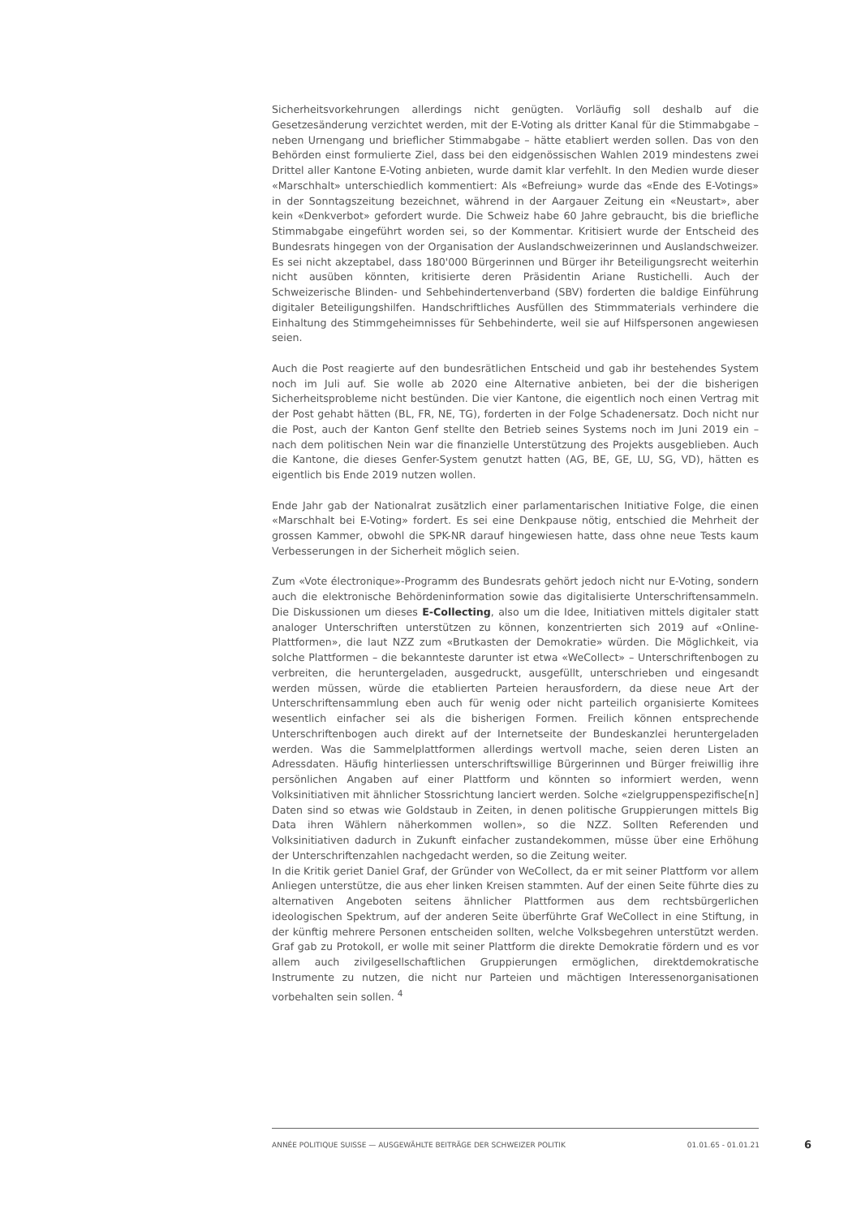Sicherheitsvorkehrungen allerdings nicht genügten. Vorläufig soll deshalb auf die Gesetzesänderung verzichtet werden, mit der E-Voting als dritter Kanal für die Stimmabgabe – neben Urnengang und brieflicher Stimmabgabe – hätte etabliert werden sollen. Das von den Behörden einst formulierte Ziel, dass bei den eidgenössischen Wahlen 2019 mindestens zwei Drittel aller Kantone E-Voting anbieten, wurde damit klar verfehlt. In den Medien wurde dieser «Marschhalt» unterschiedlich kommentiert: Als «Befreiung» wurde das «Ende des E-Votings» in der Sonntagszeitung bezeichnet, während in der Aargauer Zeitung ein «Neustart», aber kein «Denkverbot» gefordert wurde. Die Schweiz habe 60 Jahre gebraucht, bis die briefliche Stimmabgabe eingeführt worden sei, so der Kommentar. Kritisiert wurde der Entscheid des Bundesrats hingegen von der Organisation der Auslandschweizerinnen und Auslandschweizer. Es sei nicht akzeptabel, dass 180'000 Bürgerinnen und Bürger ihr Beteiligungsrecht weiterhin nicht ausüben könnten, kritisierte deren Präsidentin Ariane Rustichelli. Auch der Schweizerische Blinden- und Sehbehindertenverband (SBV) forderten die baldige Einführung digitaler Beteiligungshilfen. Handschriftliches Ausfüllen des Stimmmaterials verhindere die Einhaltung des Stimmgeheimnisses für Sehbehinderte, weil sie auf Hilfspersonen angewiesen seien.
Auch die Post reagierte auf den bundesrätlichen Entscheid und gab ihr bestehendes System noch im Juli auf. Sie wolle ab 2020 eine Alternative anbieten, bei der die bisherigen Sicherheitsprobleme nicht bestünden. Die vier Kantone, die eigentlich noch einen Vertrag mit der Post gehabt hätten (BL, FR, NE, TG), forderten in der Folge Schadenersatz. Doch nicht nur die Post, auch der Kanton Genf stellte den Betrieb seines Systems noch im Juni 2019 ein – nach dem politischen Nein war die finanzielle Unterstützung des Projekts ausgeblieben. Auch die Kantone, die dieses Genfer-System genutzt hatten (AG, BE, GE, LU, SG, VD), hätten es eigentlich bis Ende 2019 nutzen wollen.
Ende Jahr gab der Nationalrat zusätzlich einer parlamentarischen Initiative Folge, die einen «Marschhalt bei E-Voting» fordert. Es sei eine Denkpause nötig, entschied die Mehrheit der grossen Kammer, obwohl die SPK-NR darauf hingewiesen hatte, dass ohne neue Tests kaum Verbesserungen in der Sicherheit möglich seien.
Zum «Vote électronique»-Programm des Bundesrats gehört jedoch nicht nur E-Voting, sondern auch die elektronische Behördeninformation sowie das digitalisierte Unterschriftensammeln. Die Diskussionen um dieses E-Collecting, also um die Idee, Initiativen mittels digitaler statt analoger Unterschriften unterstützen zu können, konzentrierten sich 2019 auf «Online-Plattformen», die laut NZZ zum «Brutkasten der Demokratie» würden. Die Möglichkeit, via solche Plattformen – die bekannteste darunter ist etwa «WeCollect» – Unterschriftenbogen zu verbreiten, die heruntergeladen, ausgedruckt, ausgefüllt, unterschrieben und eingesandt werden müssen, würde die etablierten Parteien herausfordern, da diese neue Art der Unterschriftensammlung eben auch für wenig oder nicht parteilich organisierte Komitees wesentlich einfacher sei als die bisherigen Formen. Freilich können entsprechende Unterschriftenbogen auch direkt auf der Internetseite der Bundeskanzlei heruntergeladen werden. Was die Sammelplattformen allerdings wertvoll mache, seien deren Listen an Adressdaten. Häufig hinterliessen unterschriftswillige Bürgerinnen und Bürger freiwillig ihre persönlichen Angaben auf einer Plattform und könnten so informiert werden, wenn Volksinitiativen mit ähnlicher Stossrichtung lanciert werden. Solche «zielgruppenspezifische[n] Daten sind so etwas wie Goldstaub in Zeiten, in denen politische Gruppierungen mittels Big Data ihren Wählern näherkommen wollen», so die NZZ. Sollten Referenden und Volksinitiativen dadurch in Zukunft einfacher zustandekommen, müsse über eine Erhöhung der Unterschriftenzahlen nachgedacht werden, so die Zeitung weiter.
In die Kritik geriet Daniel Graf, der Gründer von WeCollect, da er mit seiner Plattform vor allem Anliegen unterstütze, die aus eher linken Kreisen stammten. Auf der einen Seite führte dies zu alternativen Angeboten seitens ähnlicher Plattformen aus dem rechtsbürgerlichen ideologischen Spektrum, auf der anderen Seite überführte Graf WeCollect in eine Stiftung, in der künftig mehrere Personen entscheiden sollten, welche Volksbegehren unterstützt werden. Graf gab zu Protokoll, er wolle mit seiner Plattform die direkte Demokratie fördern und es vor allem auch zivilgesellschaftlichen Gruppierungen ermöglichen, direktdemokratische Instrumente zu nutzen, die nicht nur Parteien und mächtigen Interessenorganisationen vorbehalten sein sollen. <sup>4</sup>
ANNÉE POLITIQUE SUISSE — AUSGEWÄHLTE BEITRÄGE DER SCHWEIZER POLITIK 01.01.65 - 01.01.21 6